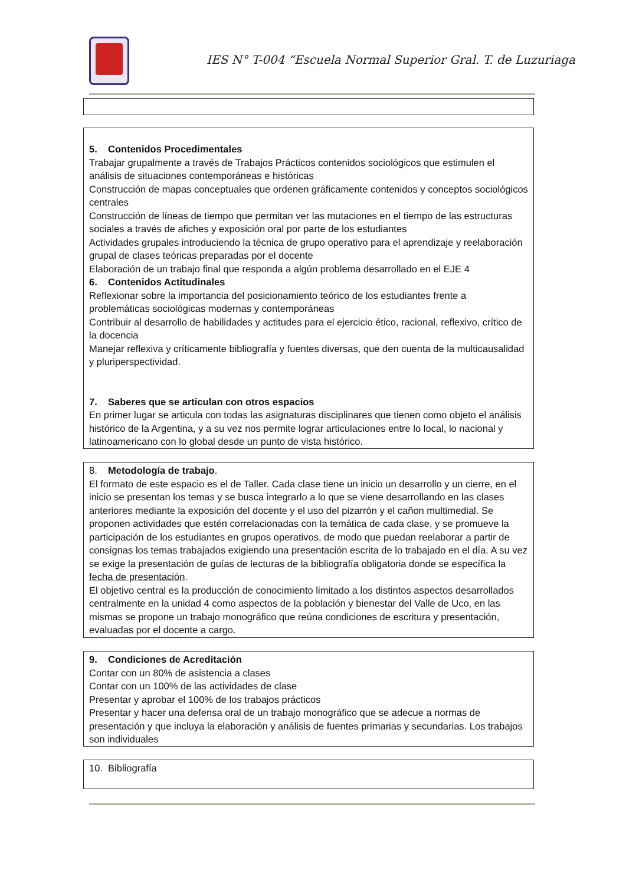IES N° T-004 “Escuela Normal Superior Gral. T. de Luzuriaga
5. Contenidos Procedimentales
Trabajar grupalmente a través de Trabajos Prácticos contenidos sociológicos que estimulen el análisis de situaciones contemporáneas e históricas
Construcción de mapas conceptuales que ordenen gráficamente contenidos y conceptos sociológicos centrales
Construcción de líneas de tiempo que permitan ver las mutaciones en el tiempo de las estructuras sociales a través de afiches y exposición oral por parte de los estudiantes
Actividades grupales introduciendo la técnica de grupo operativo para el aprendizaje y reelaboración grupal de clases teóricas preparadas por el docente
Elaboración de un trabajo final que responda a algún problema desarrollado en el EJE 4
6. Contenidos Actitudinales
Reflexionar sobre la importancia del posicionamiento teórico de los estudiantes frente a problemáticas sociológicas modernas y contemporáneas
Contribuir al desarrollo de habilidades y actitudes para el ejercicio ético, racional, reflexivo, crítico de la docencia
Manejar reflexiva y críticamente bibliografía y fuentes diversas, que den cuenta de la multicausalidad y pluriperspectividad.
7. Saberes que se articulan con otros espacios
En primer lugar se articula con todas las asignaturas disciplinares que tienen como objeto el análisis histórico de la Argentina, y a su vez nos permite lograr articulaciones entre lo local, lo nacional y latinoamericano con lo global desde un punto de vista histórico.
8. Metodología de trabajo.
El formato de este espacio es el de Taller. Cada clase tiene un inicio un desarrollo y un cierre, en el inicio se presentan los temas y se busca integrarlo a lo que se viene desarrollando en las clases anteriores mediante la exposición del docente y el uso del pizarrón y el cañon multimedial. Se proponen actividades que estén correlacionadas con la temática de cada clase, y se promueve la participación de los estudiantes en grupos operativos, de modo que puedan reelaborar a partir de consignas los temas trabajados exigiendo una presentación escrita de lo trabajado en el día. A su vez se exige la presentación de guías de lecturas de la bibliografía obligatoria donde se específica la fecha de presentación.
El objetivo central es la producción de conocimiento limitado a los distintos aspectos desarrollados centralmente en la unidad 4 como aspectos de la población y bienestar del Valle de Uco, en las mismas se propone un trabajo monográfico que reúna condiciones de escritura y presentación, evaluadas por el docente a cargo.
9. Condiciones de Acreditación
Contar con un 80% de asistencia a clases
Contar con un 100% de las actividades de clase
Presentar y aprobar el 100% de los trabajos prácticos
Presentar y hacer una defensa oral de un trabajo monográfico que se adecue a normas de presentación y que incluya la elaboración y análisis de fuentes primarias y secundarias. Los trabajos son individuales
10. Bibliografía